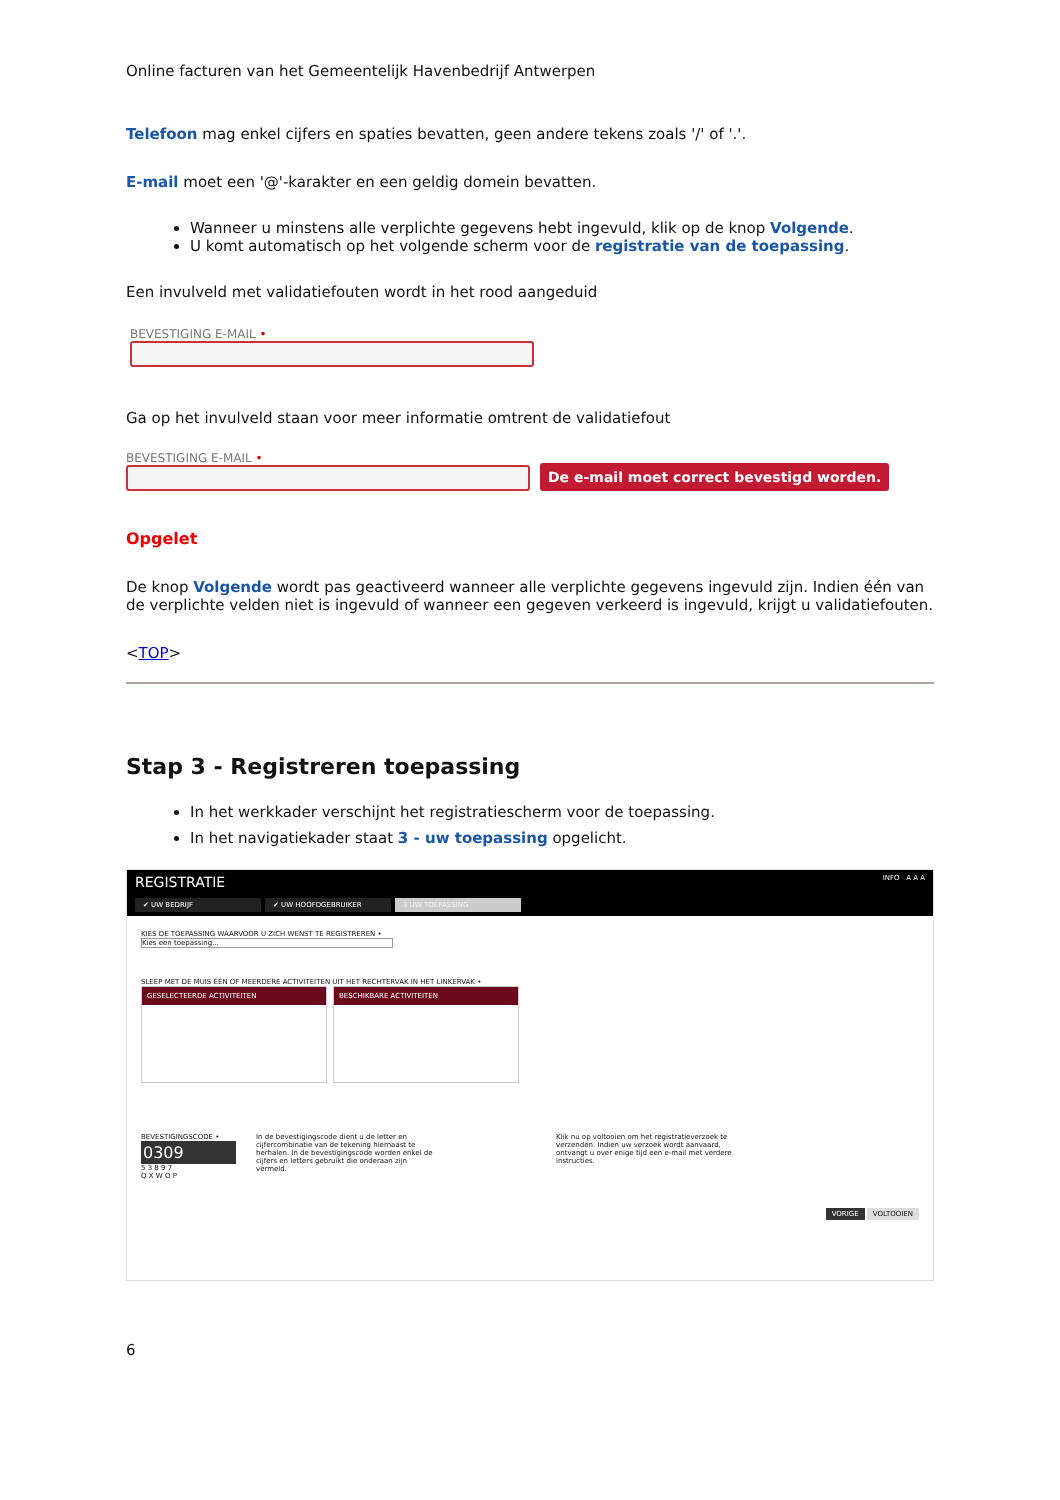Online facturen van het Gemeentelijk Havenbedrijf Antwerpen
Telefoon mag enkel cijfers en spaties bevatten, geen andere tekens zoals '/' of '.'.
E-mail moet een '@'-karakter en een geldig domein bevatten.
Wanneer u minstens alle verplichte gegevens hebt ingevuld, klik op de knop Volgende.
U komt automatisch op het volgende scherm voor de registratie van de toepassing.
Een invulveld met validatiefouten wordt in het rood aangeduid
BEVESTIGING E-MAIL •
Ga op het invulveld staan voor meer informatie omtrent de validatiefout
BEVESTIGING E-MAIL •
De e-mail moet correct bevestigd worden.
Opgelet
De knop Volgende wordt pas geactiveerd wanneer alle verplichte gegevens ingevuld zijn. Indien één van de verplichte velden niet is ingevuld of wanneer een gegeven verkeerd is ingevuld, krijgt u validatiefouten.
<TOP>
Stap 3 - Registreren toepassing
In het werkkader verschijnt het registratiescherm voor de toepassing.
In het navigatiekader staat 3 - uw toepassing opgelicht.
REGISTRATIE INFO A A A
✔ UW BEDRIJF ✔ UW HOOFDGEBRUIKER 3 UW TOEPASSING
KIES DE TOEPASSING WAARVOOR U ZICH WENST TE REGISTREREN •
Kies een toepassing...
SLEEP MET DE MUIS ÉÉN OF MEERDERE ACTIVITEITEN UIT HET RECHTERVAK IN HET LINKERVAK •
GESELECTEERDE ACTIVITEITEN BESCHIKBARE ACTIVITEITEN
BEVESTIGINGSCODE •
0309
5 3 8 9 7
Q X W O P
In de bevestigingscode dient u de letter en cijfercombinatie van de tekening hiernaast te herhalen. In de bevestigingscode worden enkel de cijfers en letters gebruikt die onderaan zijn vermeld.
Klik nu op voltooien om het registratieverzoek te verzenden. Indien uw verzoek wordt aanvaard, ontvangt u over enige tijd een e-mail met verdere instructies.
VORIGE VOLTOOIEN
6